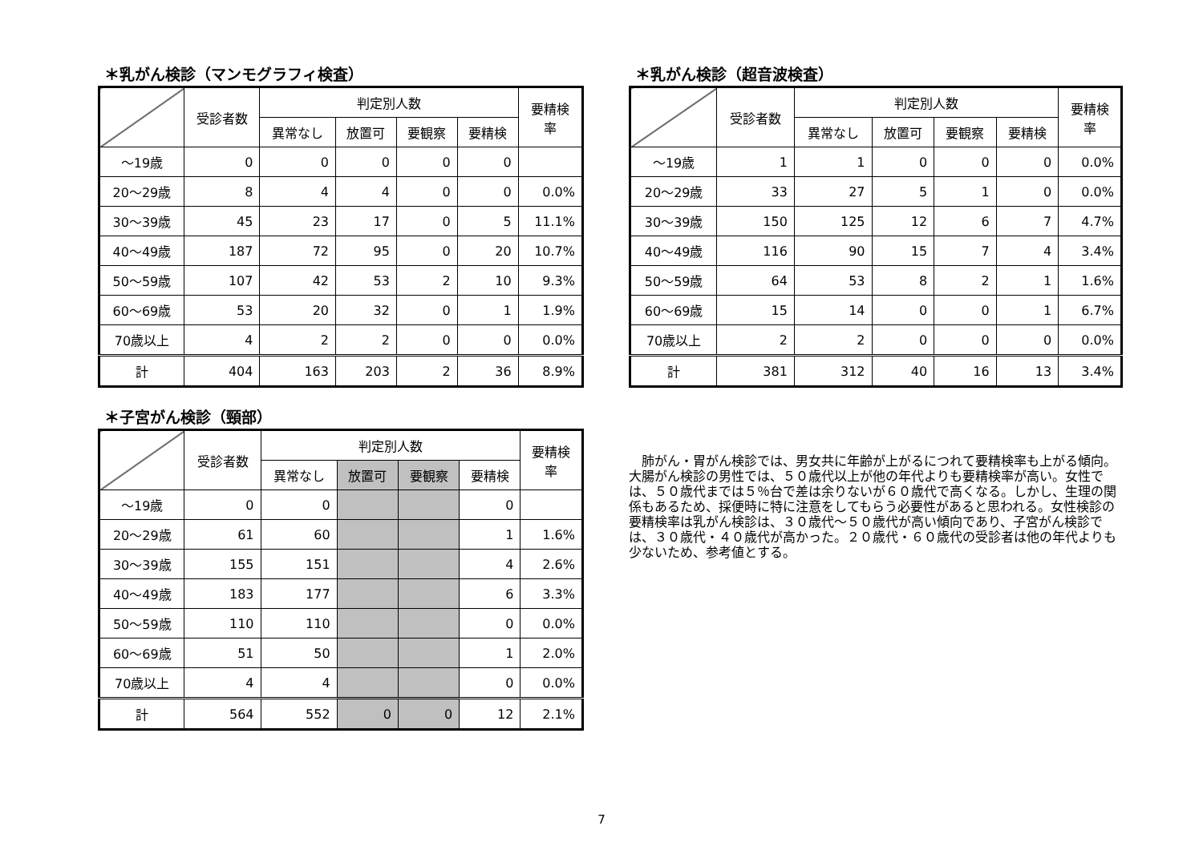＊乳がん検診（マンモグラフィ検査）
| | 受診者数 | 判定別人数 | | | | 要精検 率 |
| --- | --- | --- | --- | --- | --- | --- |
| | | 異常なし | 放置可 | 要観察 | 要精検 | |
| ～19歳 | 0 | 0 | 0 | 0 | 0 | |
| 20～29歳 | 8 | 4 | 4 | 0 | 0 | 0.0% |
| 30～39歳 | 45 | 23 | 17 | 0 | 5 | 11.1% |
| 40～49歳 | 187 | 72 | 95 | 0 | 20 | 10.7% |
| 50～59歳 | 107 | 42 | 53 | 2 | 10 | 9.3% |
| 60～69歳 | 53 | 20 | 32 | 0 | 1 | 1.9% |
| 70歳以上 | 4 | 2 | 2 | 0 | 0 | 0.0% |
| 計 | 404 | 163 | 203 | 2 | 36 | 8.9% |
＊子宮がん検診（頸部）
| | 受診者数 | 判定別人数 | | | | 要精検 率 |
| --- | --- | --- | --- | --- | --- | --- |
| | | 異常なし | 放置可 | 要観察 | 要精検 | |
| ～19歳 | 0 | 0 | | | 0 | |
| 20～29歳 | 61 | 60 | | | 1 | 1.6% |
| 30～39歳 | 155 | 151 | | | 4 | 2.6% |
| 40～49歳 | 183 | 177 | | | 6 | 3.3% |
| 50～59歳 | 110 | 110 | | | 0 | 0.0% |
| 60～69歳 | 51 | 50 | | | 1 | 2.0% |
| 70歳以上 | 4 | 4 | | | 0 | 0.0% |
| 計 | 564 | 552 | 0 | 0 | 12 | 2.1% |
＊乳がん検診（超音波検査）
| | 受診者数 | 判定別人数 | | | | 要精検 率 |
| --- | --- | --- | --- | --- | --- | --- |
| | | 異常なし | 放置可 | 要観察 | 要精検 | |
| ～19歳 | 1 | 1 | 0 | 0 | 0 | 0.0% |
| 20～29歳 | 33 | 27 | 5 | 1 | 0 | 0.0% |
| 30～39歳 | 150 | 125 | 12 | 6 | 7 | 4.7% |
| 40～49歳 | 116 | 90 | 15 | 7 | 4 | 3.4% |
| 50～59歳 | 64 | 53 | 8 | 2 | 1 | 1.6% |
| 60～69歳 | 15 | 14 | 0 | 0 | 1 | 6.7% |
| 70歳以上 | 2 | 2 | 0 | 0 | 0 | 0.0% |
| 計 | 381 | 312 | 40 | 16 | 13 | 3.4% |
肺がん・胃がん検診では、男女共に年齢が上がるにつれて要精検率も上がる傾向。大腸がん検診の男性では、５０歳代以上が他の年代よりも要精検率が高い。女性では、５０歳代までは５％台で差は余りないが６０歳代で高くなる。しかし、生理の関係もあるため、採便時に特に注意をしてもらう必要性があると思われる。女性検診の要精検率は乳がん検診は、３０歳代～５０歳代が高い傾向であり、子宮がん検診では、３０歳代・４０歳代が高かった。２０歳代・６０歳代の受診者は他の年代よりも少ないため、参考値とする。
7